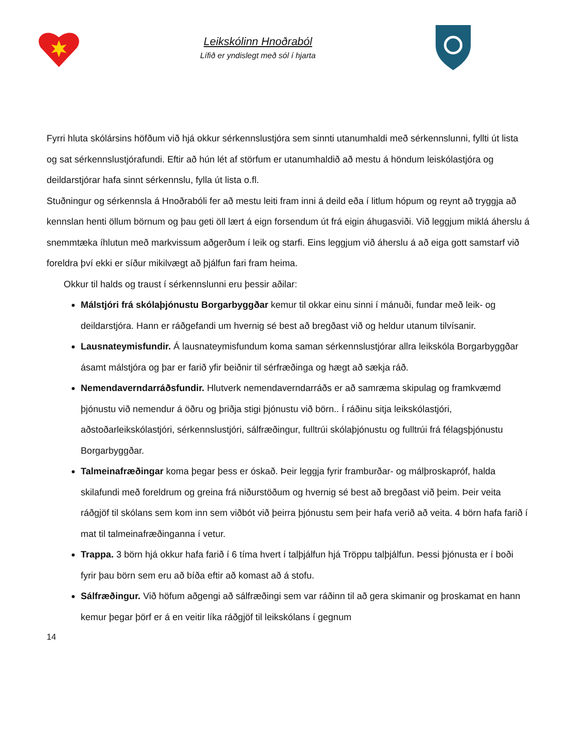Leikskólinn Hnoðraból
Lífið er yndislegt með sól í hjarta
Fyrri hluta skólársins höfðum við hjá okkur sérkennslustjóra sem sinnti utanumhaldi með sérkennslunni, fyllti út lista og sat sérkennslustjórafundi. Eftir að hún lét af störfum er utanumhaldið að mestu á höndum leiskólastjóra og deildarstjórar hafa sinnt sérkennslu, fylla út lista o.fl.
Stuðningur og sérkennsla á Hnoðrabóli fer að mestu leiti fram inni á deild eða í litlum hópum og reynt að tryggja að kennslan henti öllum börnum og þau geti öll lært á eign forsendum út frá eigin áhugasviði. Við leggjum miklá áherslu á snemmtæka íhlutun með markvissum aðgerðum í leik og starfi. Eins leggjum við áherslu á að eiga gott samstarf við foreldra því ekki er síður mikilvægt að þjálfun fari fram heima.
Okkur til halds og traust í sérkennslunni eru þessir aðilar:
Málstjóri frá skólaþjónustu Borgarbyggðar kemur til okkar einu sinni í mánuði, fundar með leik- og deildarstjóra. Hann er ráðgefandi um hvernig sé best að bregðast við og heldur utanum tilvísanir.
Lausnateymisfundir. Á lausnateymisfundum koma saman sérkennslustjórar allra leikskóla Borgarbyggðar ásamt málstjóra og þar er farið yfir beiðnir til sérfræðinga og hægt að sækja ráð.
Nemendaverndarráðsfundir. Hlutverk nemendaverndarráðs er að samræma skipulag og framkvæmd þjónustu við nemendur á öðru og þriðja stigi þjónustu við börn.. Í ráðinu sitja leikskólastjóri, aðstoðarleikskólastjóri, sérkennslustjóri, sálfræðingur, fulltrúi skólaþjónustu og fulltrúi frá félagsþjónustu Borgarbyggðar.
Talmeinafræðingar koma þegar þess er óskað. Þeir leggja fyrir framburðar- og málþroskapróf, halda skilafundi með foreldrum og greina frá niðurstöðum og hvernig sé best að bregðast við þeim. Þeir veita ráðgjöf til skólans sem kom inn sem viðbót við þeirra þjónustu sem þeir hafa verið að veita. 4 börn hafa farið í mat til talmeinafræðinganna í vetur.
Trappa. 3 börn hjá okkur hafa farið í 6 tíma hvert í talþjálfun hjá Tröppu talþjálfun. Þessi þjónusta er í boði fyrir þau börn sem eru að bíða eftir að komast að á stofu.
Sálfræðingur. Við höfum aðgengi að sálfræðingi sem var ráðinn til að gera skimanir og þroskamat en hann kemur þegar þörf er á en veitir líka ráðgjöf til leikskólans í gegnum
14